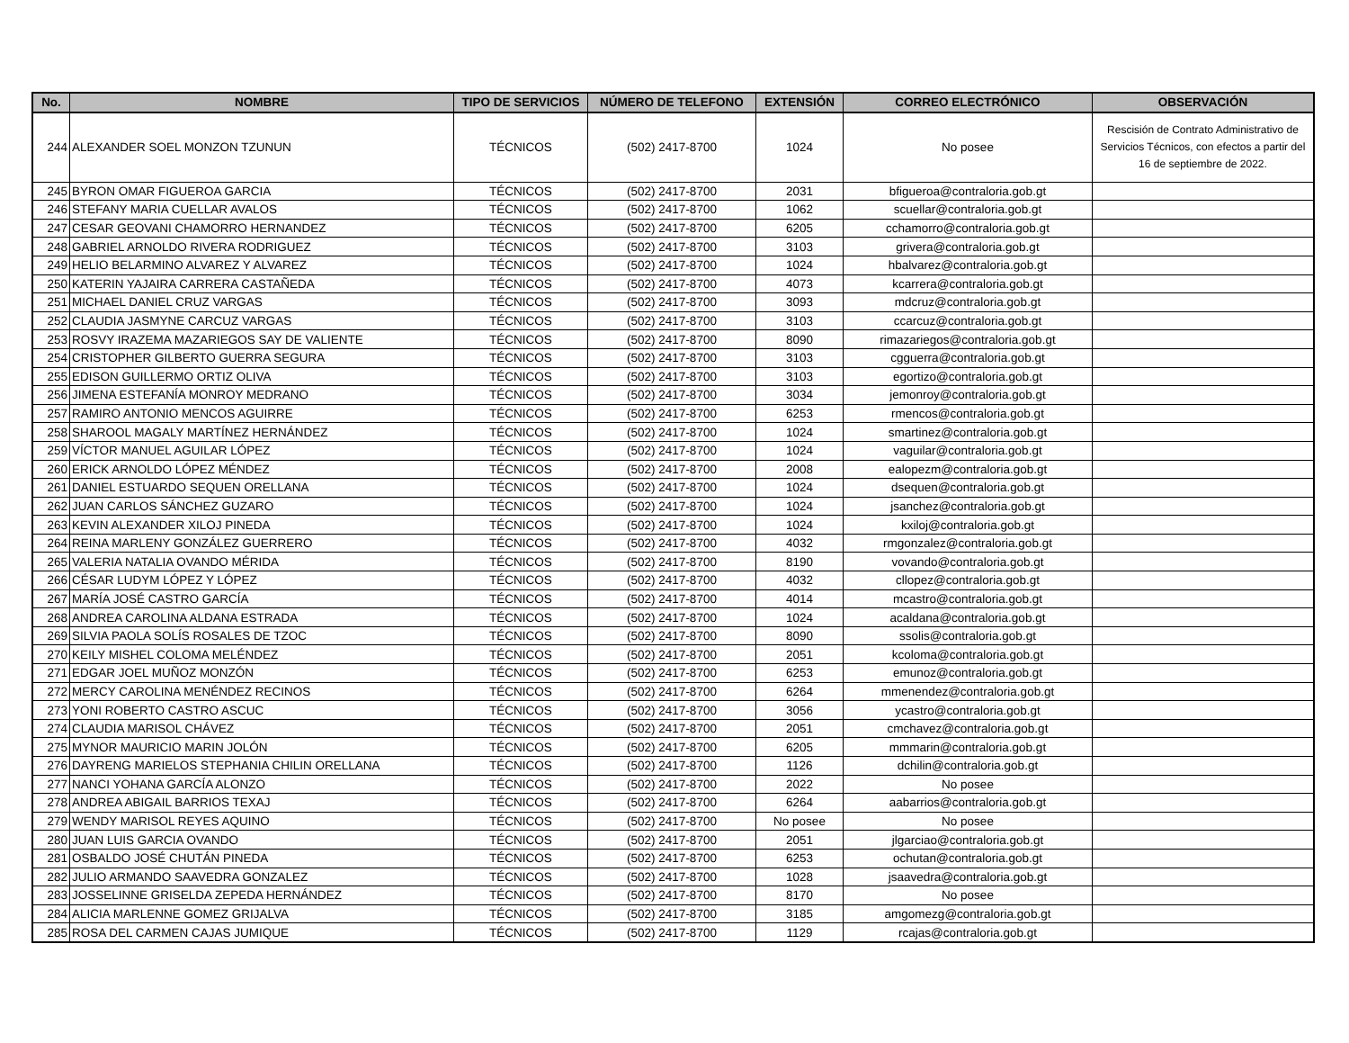| No. | NOMBRE | TIPO DE SERVICIOS | NÚMERO DE TELEFONO | EXTENSIÓN | CORREO ELECTRÓNICO | OBSERVACIÓN |
| --- | --- | --- | --- | --- | --- | --- |
| 244 | ALEXANDER SOEL MONZON TZUNUN | TÉCNICOS | (502) 2417-8700 | 1024 | No posee | Rescisión de Contrato Administrativo de Servicios Técnicos, con efectos a partir del 16 de septiembre de 2022. |
| 245 | BYRON OMAR FIGUEROA GARCIA | TÉCNICOS | (502) 2417-8700 | 2031 | bfigueroa@contraloria.gob.gt | |
| 246 | STEFANY MARIA CUELLAR AVALOS | TÉCNICOS | (502) 2417-8700 | 1062 | scuellar@contraloria.gob.gt | |
| 247 | CESAR GEOVANI CHAMORRO HERNANDEZ | TÉCNICOS | (502) 2417-8700 | 6205 | cchamorro@contraloria.gob.gt | |
| 248 | GABRIEL ARNOLDO RIVERA RODRIGUEZ | TÉCNICOS | (502) 2417-8700 | 3103 | grivera@contraloria.gob.gt | |
| 249 | HELIO BELARMINO ALVAREZ Y ALVAREZ | TÉCNICOS | (502) 2417-8700 | 1024 | hbalvarez@contraloria.gob.gt | |
| 250 | KATERIN YAJAIRA CARRERA CASTAÑEDA | TÉCNICOS | (502) 2417-8700 | 4073 | kcarrera@contraloria.gob.gt | |
| 251 | MICHAEL DANIEL CRUZ VARGAS | TÉCNICOS | (502) 2417-8700 | 3093 | mdcruz@contraloria.gob.gt | |
| 252 | CLAUDIA JASMYNE CARCUZ VARGAS | TÉCNICOS | (502) 2417-8700 | 3103 | ccarcuz@contraloria.gob.gt | |
| 253 | ROSVY IRAZEMA MAZARIEGOS SAY DE VALIENTE | TÉCNICOS | (502) 2417-8700 | 8090 | rimazariegos@contraloria.gob.gt | |
| 254 | CRISTOPHER GILBERTO GUERRA SEGURA | TÉCNICOS | (502) 2417-8700 | 3103 | cgguerra@contraloria.gob.gt | |
| 255 | EDISON GUILLERMO ORTIZ OLIVA | TÉCNICOS | (502) 2417-8700 | 3103 | egortizo@contraloria.gob.gt | |
| 256 | JIMENA ESTEFANÍA MONROY MEDRANO | TÉCNICOS | (502) 2417-8700 | 3034 | jemonroy@contraloria.gob.gt | |
| 257 | RAMIRO ANTONIO MENCOS AGUIRRE | TÉCNICOS | (502) 2417-8700 | 6253 | rmencos@contraloria.gob.gt | |
| 258 | SHAROOL MAGALY MARTÍNEZ HERNÁNDEZ | TÉCNICOS | (502) 2417-8700 | 1024 | smartinez@contraloria.gob.gt | |
| 259 | VÍCTOR MANUEL AGUILAR LÓPEZ | TÉCNICOS | (502) 2417-8700 | 1024 | vaguilar@contraloria.gob.gt | |
| 260 | ERICK ARNOLDO LÓPEZ MÉNDEZ | TÉCNICOS | (502) 2417-8700 | 2008 | ealopezm@contraloria.gob.gt | |
| 261 | DANIEL ESTUARDO SEQUEN ORELLANA | TÉCNICOS | (502) 2417-8700 | 1024 | dsequen@contraloria.gob.gt | |
| 262 | JUAN CARLOS SÁNCHEZ GUZARO | TÉCNICOS | (502) 2417-8700 | 1024 | jsanchez@contraloria.gob.gt | |
| 263 | KEVIN ALEXANDER XILOJ PINEDA | TÉCNICOS | (502) 2417-8700 | 1024 | kxiloj@contraloria.gob.gt | |
| 264 | REINA MARLENY GONZÁLEZ GUERRERO | TÉCNICOS | (502) 2417-8700 | 4032 | rmgonzalez@contraloria.gob.gt | |
| 265 | VALERIA NATALIA OVANDO MÉRIDA | TÉCNICOS | (502) 2417-8700 | 8190 | vovando@contraloria.gob.gt | |
| 266 | CÉSAR LUDYM LÓPEZ Y LÓPEZ | TÉCNICOS | (502) 2417-8700 | 4032 | cllopez@contraloria.gob.gt | |
| 267 | MARÍA JOSÉ CASTRO GARCÍA | TÉCNICOS | (502) 2417-8700 | 4014 | mcastro@contraloria.gob.gt | |
| 268 | ANDREA CAROLINA ALDANA ESTRADA | TÉCNICOS | (502) 2417-8700 | 1024 | acaldana@contraloria.gob.gt | |
| 269 | SILVIA PAOLA SOLÍS ROSALES DE TZOC | TÉCNICOS | (502) 2417-8700 | 8090 | ssolis@contraloria.gob.gt | |
| 270 | KEILY MISHEL COLOMA MELÉNDEZ | TÉCNICOS | (502) 2417-8700 | 2051 | kcoloma@contraloria.gob.gt | |
| 271 | EDGAR JOEL MUÑOZ MONZÓN | TÉCNICOS | (502) 2417-8700 | 6253 | emunoz@contraloria.gob.gt | |
| 272 | MERCY CAROLINA MENÉNDEZ RECINOS | TÉCNICOS | (502) 2417-8700 | 6264 | mmenendez@contraloria.gob.gt | |
| 273 | YONI ROBERTO CASTRO ASCUC | TÉCNICOS | (502) 2417-8700 | 3056 | ycastro@contraloria.gob.gt | |
| 274 | CLAUDIA MARISOL CHÁVEZ | TÉCNICOS | (502) 2417-8700 | 2051 | cmchavez@contraloria.gob.gt | |
| 275 | MYNOR MAURICIO MARIN JOLÓN | TÉCNICOS | (502) 2417-8700 | 6205 | mmmarin@contraloria.gob.gt | |
| 276 | DAYRENG MARIELOS STEPHANIA CHILIN ORELLANA | TÉCNICOS | (502) 2417-8700 | 1126 | dchilin@contraloria.gob.gt | |
| 277 | NANCI YOHANA GARCÍA ALONZO | TÉCNICOS | (502) 2417-8700 | 2022 | No posee | |
| 278 | ANDREA ABIGAIL BARRIOS TEXAJ | TÉCNICOS | (502) 2417-8700 | 6264 | aabarrios@contraloria.gob.gt | |
| 279 | WENDY MARISOL REYES AQUINO | TÉCNICOS | (502) 2417-8700 | No posee | No posee | |
| 280 | JUAN LUIS GARCIA OVANDO | TÉCNICOS | (502) 2417-8700 | 2051 | jlgarciao@contraloria.gob.gt | |
| 281 | OSBALDO JOSÉ CHUTÁN PINEDA | TÉCNICOS | (502) 2417-8700 | 6253 | ochutan@contraloria.gob.gt | |
| 282 | JULIO ARMANDO SAAVEDRA GONZALEZ | TÉCNICOS | (502) 2417-8700 | 1028 | jsaavedra@contraloria.gob.gt | |
| 283 | JOSSELINNE GRISELDA ZEPEDA HERNÁNDEZ | TÉCNICOS | (502) 2417-8700 | 8170 | No posee | |
| 284 | ALICIA MARLENNE GOMEZ GRIJALVA | TÉCNICOS | (502) 2417-8700 | 3185 | amgomezg@contraloria.gob.gt | |
| 285 | ROSA DEL CARMEN CAJAS JUMIQUE | TÉCNICOS | (502) 2417-8700 | 1129 | rcajas@contraloria.gob.gt | |